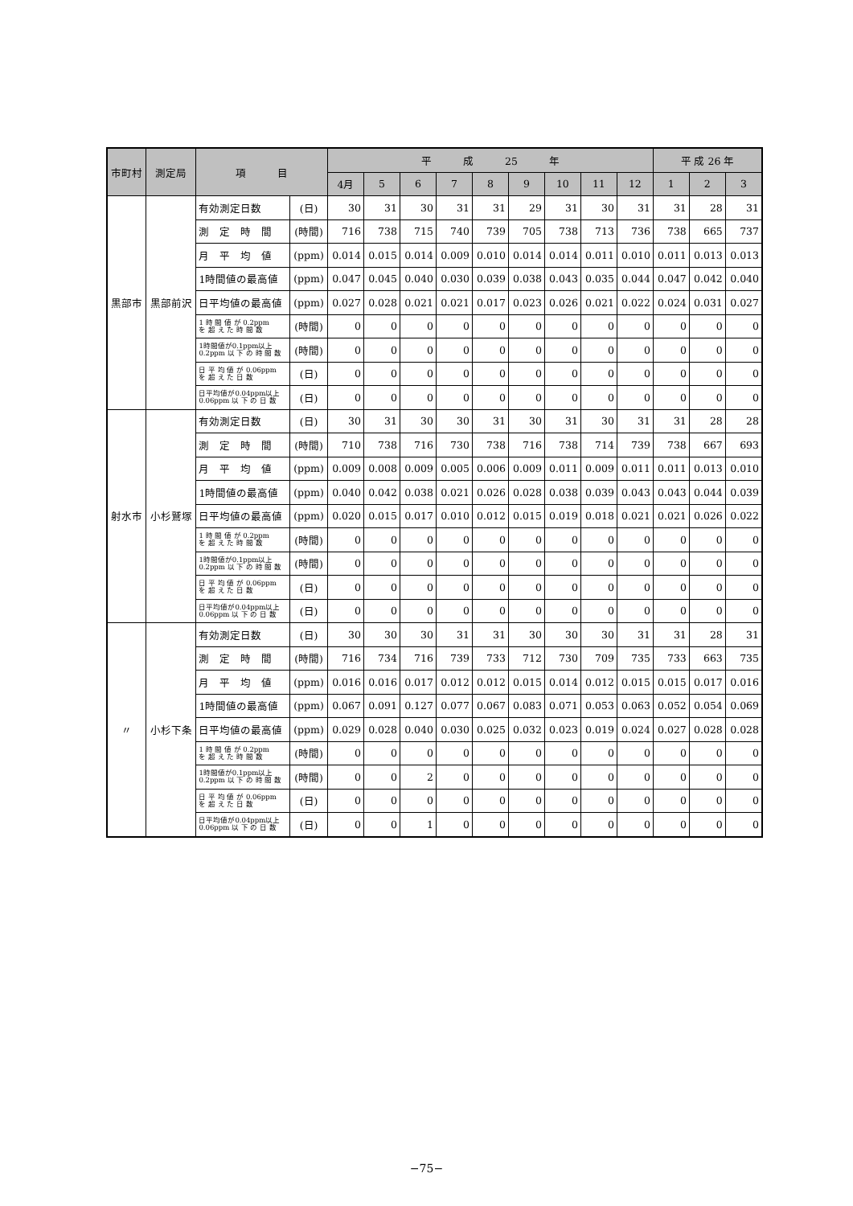| 市町村 | 測定局 | 項 目 | | 平 成 25 年 | | | | | | | | | 平 成 26 年 | | |
| --- | --- | --- | --- | --- | --- | --- | --- | --- | --- | --- | --- | --- | --- | --- | --- |
| | | | | 4月 | 5 | 6 | 7 | 8 | 9 | 10 | 11 | 12 | 1 | 2 | 3 |
| 黒部市 | 黒部前沢 | 有効測定日数 | (日) | 30 | 31 | 30 | 31 | 31 | 29 | 31 | 30 | 31 | 31 | 28 | 31 |
| | | 測 定 時 間 | (時間) | 716 | 738 | 715 | 740 | 739 | 705 | 738 | 713 | 736 | 738 | 665 | 737 |
| | | 月 平 均 値 | (ppm) | 0.014 | 0.015 | 0.014 | 0.009 | 0.010 | 0.014 | 0.014 | 0.011 | 0.010 | 0.011 | 0.013 | 0.013 |
| | | 1時間値の最高値 | (ppm) | 0.047 | 0.045 | 0.040 | 0.030 | 0.039 | 0.038 | 0.043 | 0.035 | 0.044 | 0.047 | 0.042 | 0.040 |
| | | 日平均値の最高値 | (ppm) | 0.027 | 0.028 | 0.021 | 0.021 | 0.017 | 0.023 | 0.026 | 0.021 | 0.022 | 0.024 | 0.031 | 0.027 |
| | | 1 時 間 値 が 0.2ppm を 超 え た 時 間 数 | (時間) | 0 | 0 | 0 | 0 | 0 | 0 | 0 | 0 | 0 | 0 | 0 | 0 |
| | | 1時間値が0.1ppm以上 0.2ppm 以 下 の 時 間 数 | (時間) | 0 | 0 | 0 | 0 | 0 | 0 | 0 | 0 | 0 | 0 | 0 | 0 |
| | | 日 平 均 値 が 0.06ppm を 超 え た 日 数 | (日) | 0 | 0 | 0 | 0 | 0 | 0 | 0 | 0 | 0 | 0 | 0 | 0 |
| | | 日平均値が0.04ppm以上 0.06ppm 以 下 の 日 数 | (日) | 0 | 0 | 0 | 0 | 0 | 0 | 0 | 0 | 0 | 0 | 0 | 0 |
| 射水市 | 小杉鷲塚 | 有効測定日数 | (日) | 30 | 31 | 30 | 30 | 31 | 30 | 31 | 30 | 31 | 31 | 28 | 28 |
| | | 測 定 時 間 | (時間) | 710 | 738 | 716 | 730 | 738 | 716 | 738 | 714 | 739 | 738 | 667 | 693 |
| | | 月 平 均 値 | (ppm) | 0.009 | 0.008 | 0.009 | 0.005 | 0.006 | 0.009 | 0.011 | 0.009 | 0.011 | 0.011 | 0.013 | 0.010 |
| | | 1時間値の最高値 | (ppm) | 0.040 | 0.042 | 0.038 | 0.021 | 0.026 | 0.028 | 0.038 | 0.039 | 0.043 | 0.043 | 0.044 | 0.039 |
| | | 日平均値の最高値 | (ppm) | 0.020 | 0.015 | 0.017 | 0.010 | 0.012 | 0.015 | 0.019 | 0.018 | 0.021 | 0.021 | 0.026 | 0.022 |
| | | 1 時 間 値 が 0.2ppm を 超 え た 時 間 数 | (時間) | 0 | 0 | 0 | 0 | 0 | 0 | 0 | 0 | 0 | 0 | 0 | 0 |
| | | 1時間値が0.1ppm以上 0.2ppm 以 下 の 時 間 数 | (時間) | 0 | 0 | 0 | 0 | 0 | 0 | 0 | 0 | 0 | 0 | 0 | 0 |
| | | 日 平 均 値 が 0.06ppm を 超 え た 日 数 | (日) | 0 | 0 | 0 | 0 | 0 | 0 | 0 | 0 | 0 | 0 | 0 | 0 |
| | | 日平均値が0.04ppm以上 0.06ppm 以 下 の 日 数 | (日) | 0 | 0 | 0 | 0 | 0 | 0 | 0 | 0 | 0 | 0 | 0 | 0 |
| 〃 | 小杉下条 | 有効測定日数 | (日) | 30 | 30 | 30 | 31 | 31 | 30 | 30 | 30 | 31 | 31 | 28 | 31 |
| | | 測 定 時 間 | (時間) | 716 | 734 | 716 | 739 | 733 | 712 | 730 | 709 | 735 | 733 | 663 | 735 |
| | | 月 平 均 値 | (ppm) | 0.016 | 0.016 | 0.017 | 0.012 | 0.012 | 0.015 | 0.014 | 0.012 | 0.015 | 0.015 | 0.017 | 0.016 |
| | | 1時間値の最高値 | (ppm) | 0.067 | 0.091 | 0.127 | 0.077 | 0.067 | 0.083 | 0.071 | 0.053 | 0.063 | 0.052 | 0.054 | 0.069 |
| | | 日平均値の最高値 | (ppm) | 0.029 | 0.028 | 0.040 | 0.030 | 0.025 | 0.032 | 0.023 | 0.019 | 0.024 | 0.027 | 0.028 | 0.028 |
| | | 1 時 間 値 が 0.2ppm を 超 え た 時 間 数 | (時間) | 0 | 0 | 0 | 0 | 0 | 0 | 0 | 0 | 0 | 0 | 0 | 0 |
| | | 1時間値が0.1ppm以上 0.2ppm 以 下 の 時 間 数 | (時間) | 0 | 0 | 2 | 0 | 0 | 0 | 0 | 0 | 0 | 0 | 0 | 0 |
| | | 日 平 均 値 が 0.06ppm を 超 え た 日 数 | (日) | 0 | 0 | 0 | 0 | 0 | 0 | 0 | 0 | 0 | 0 | 0 | 0 |
| | | 日平均値が0.04ppm以上 0.06ppm 以 下 の 日 数 | (日) | 0 | 0 | 1 | 0 | 0 | 0 | 0 | 0 | 0 | 0 | 0 | 0 |
−75−